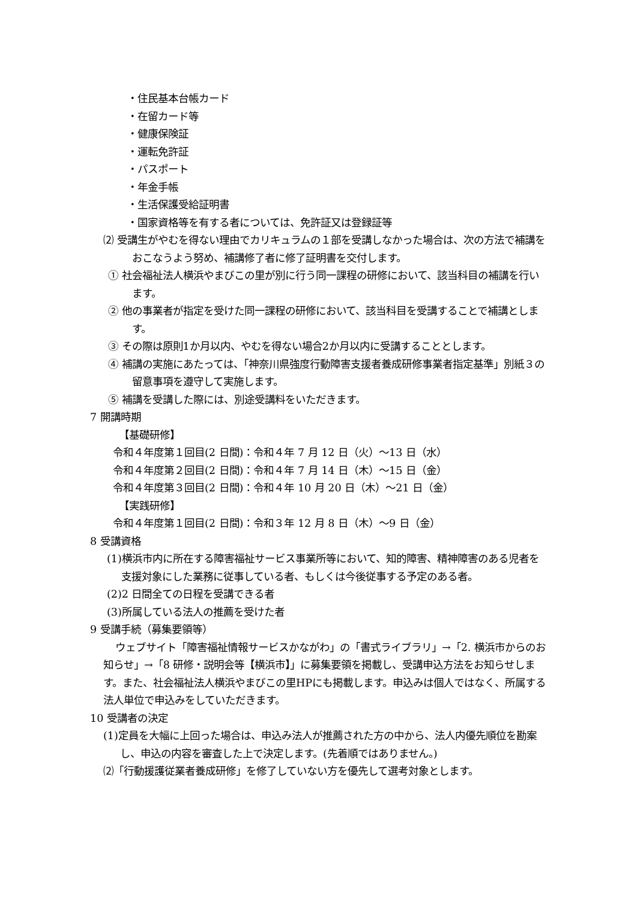・住民基本台帳カード
・在留カード等
・健康保険証
・運転免許証
・パスポート
・年金手帳
・生活保護受給証明書
・国家資格等を有する者については、免許証又は登録証等
⑵ 受講生がやむを得ない理由でカリキュラムの１部を受講しなかった場合は、次の方法で補講をおこなうよう努め、補講修了者に修了証明書を交付します。
① 社会福祉法人横浜やまびこの里が別に行う同一課程の研修において、該当科目の補講を行います。
② 他の事業者が指定を受けた同一課程の研修において、該当科目を受講することで補講とします。
③ その際は原則1か月以内、やむを得ない場合2か月以内に受講することとします。
④ 補講の実施にあたっては、「神奈川県強度行動障害支援者養成研修事業者指定基準」別紙３の留意事項を遵守して実施します。
⑤ 補講を受講した際には、別途受講料をいただきます。
7 開講時期
【基礎研修】
令和４年度第１回目(2 日間)：令和４年 7 月 12 日（火）～13 日（水）
令和４年度第２回目(2 日間)：令和４年 7 月 14 日（木）～15 日（金）
令和４年度第３回目(2 日間)：令和４年 10 月 20 日（木）～21 日（金）
【実践研修】
令和４年度第１回目(2 日間)：令和３年 12 月 8 日（木）～9 日（金）
8 受講資格
(1)横浜市内に所在する障害福祉サービス事業所等において、知的障害、精神障害のある児者を支援対象にした業務に従事している者、もしくは今後従事する予定のある者。
(2)2 日間全ての日程を受講できる者
(3)所属している法人の推薦を受けた者
9 受講手続（募集要領等）
ウェブサイト「障害福祉情報サービスかながわ」の「書式ライブラリ」→「2. 横浜市からのお知らせ」→「8 研修・説明会等【横浜市】」に募集要領を掲載し、受講申込方法をお知らせします。また、社会福祉法人横浜やまびこの里HPにも掲載します。申込みは個人ではなく、所属する法人単位で申込みをしていただきます。
10 受講者の決定
(1)定員を大幅に上回った場合は、申込み法人が推薦された方の中から、法人内優先順位を勘案し、申込の内容を審査した上で決定します。(先着順ではありません。)
⑵「行動援護従業者養成研修」を修了していない方を優先して選考対象とします。